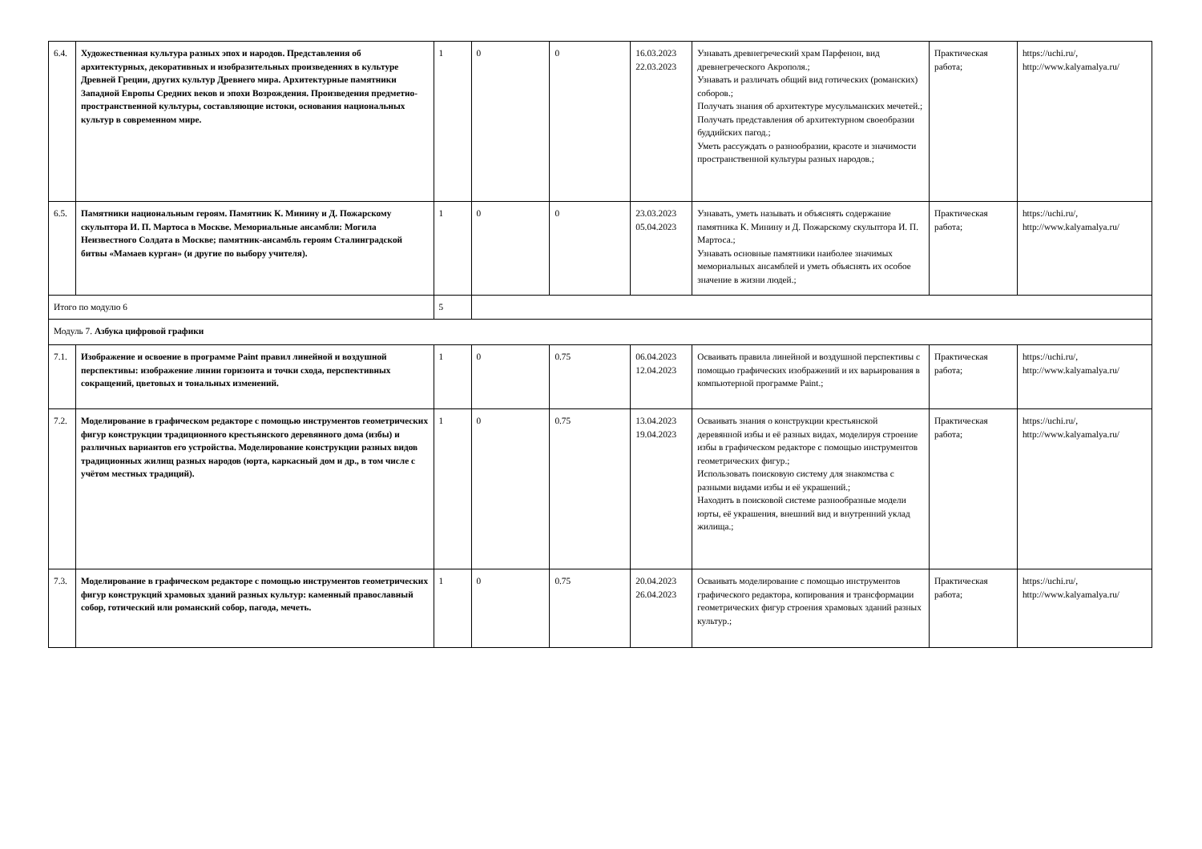| 6.4. | Художественная культура разных эпох и народов. Представления об архитектурных, декоративных и изобразительных произведениях в культуре Древней Греции, других культур Древнего мира. Архитектурные памятники Западной Европы Средних веков и эпохи Возрождения. Произведения предметно-пространственной культуры, составляющие истоки, основания национальных культур в современном мире. | 1 | 0 | 0 | 16.03.2023 22.03.2023 | Узнавать древнегреческий храм Парфенон, вид древнегреческого Акрополя.; Узнавать и различать общий вид готических (романских) соборов.; Получать знания об архитектуре мусульманских мечетей.; Получать представления об архитектурном своеобразии буддийских пагод.; Уметь рассуждать о разнообразии, красоте и значимости пространственной культуры разных народов.; | Практическая работа; | https://uchi.ru/, http://www.kalyamalya.ru/ |
| 6.5. | Памятники национальным героям. Памятник К. Минину и Д. Пожарскому скульптора И. П. Мартоса в Москве. Мемориальные ансамбли: Могила Неизвестного Солдата в Москве; памятник-ансамбль героям Сталинградской битвы «Мамаев курган» (и другие по выбору учителя). | 1 | 0 | 0 | 23.03.2023 05.04.2023 | Узнавать, уметь называть и объяснять содержание памятника К. Минину и Д. Пожарскому скульптора И. П. Мартоса.; Узнавать основные памятники наиболее значимых мемориальных ансамблей и уметь объяснять их особое значение в жизни людей.; | Практическая работа; | https://uchi.ru/, http://www.kalyamalya.ru/ |
| Итого по модулю 6 | | 5 | | | | | | |
| Модуль 7. Азбука цифровой графики | | | | | | | | |
| 7.1. | Изображение и освоение в программе Paint правил линейной и воздушной перспективы: изображение линии горизонта и точки схода, перспективных сокращений, цветовых и тональных изменений. | 1 | 0 | 0.75 | 06.04.2023 12.04.2023 | Осваивать правила линейной и воздушной перспективы с помощью графических изображений и их варьирования в компьютерной программе Paint.; | Практическая работа; | https://uchi.ru/, http://www.kalyamalya.ru/ |
| 7.2. | Моделирование в графическом редакторе с помощью инструментов геометрических фигур конструкции традиционного крестьянского деревянного дома (избы) и различных вариантов его устройства. Моделирование конструкции разных видов традиционных жилищ разных народов (юрта, каркасный дом и др., в том числе с учётом местных традиций). | 1 | 0 | 0.75 | 13.04.2023 19.04.2023 | Осваивать знания о конструкции крестьянской деревянной избы и её разных видах, моделируя строение избы в графическом редакторе с помощью инструментов геометрических фигур.; Использовать поисковую систему для знакомства с разными видами избы и её украшений.; Находить в поисковой системе разнообразные модели юрты, её украшения, внешний вид и внутренний уклад жилища.; | Практическая работа; | https://uchi.ru/, http://www.kalyamalya.ru/ |
| 7.3. | Моделирование в графическом редакторе с помощью инструментов геометрических фигур конструкций храмовых зданий разных культур: каменный православный собор, готический или романский собор, пагода, мечеть. | 1 | 0 | 0.75 | 20.04.2023 26.04.2023 | Осваивать моделирование с помощью инструментов графического редактора, копирования и трансформации геометрических фигур строения храмовых зданий разных культур.; | Практическая работа; | https://uchi.ru/, http://www.kalyamalya.ru/ |